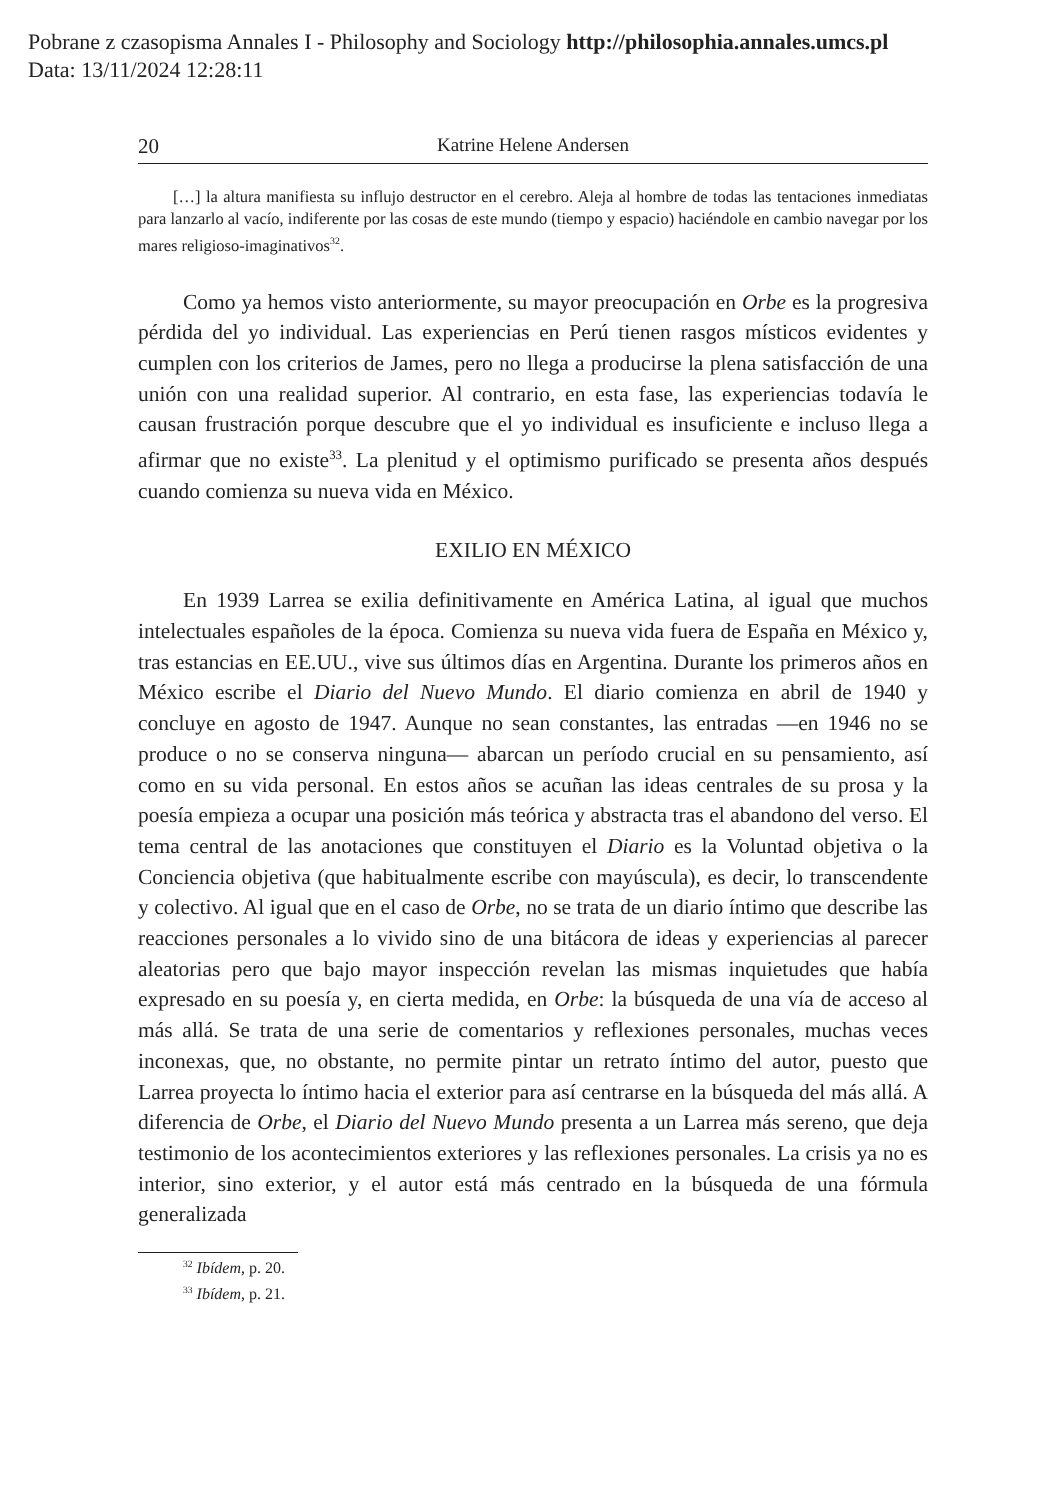Pobrane z czasopisma Annales I - Philosophy and Sociology http://philosophia.annales.umcs.pl
Data: 13/11/2024 12:28:11
20 Katrine Helene Andersen
[…] la altura manifiesta su influjo destructor en el cerebro. Aleja al hombre de todas las tentaciones inmediatas para lanzarlo al vacío, indiferente por las cosas de este mundo (tiempo y espacio) haciéndole en cambio navegar por los mares religioso-imaginativos<sup>32</sup>.
Como ya hemos visto anteriormente, su mayor preocupación en Orbe es la progresiva pérdida del yo individual. Las experiencias en Perú tienen rasgos místicos evidentes y cumplen con los criterios de James, pero no llega a producirse la plena satisfacción de una unión con una realidad superior. Al contrario, en esta fase, las experiencias todavía le causan frustración porque descubre que el yo individual es insuficiente e incluso llega a afirmar que no existe<sup>33</sup>. La plenitud y el optimismo purificado se presenta años después cuando comienza su nueva vida en México.
EXILIO EN MÉXICO
En 1939 Larrea se exilia definitivamente en América Latina, al igual que muchos intelectuales españoles de la época. Comienza su nueva vida fuera de España en México y, tras estancias en EE.UU., vive sus últimos días en Argentina. Durante los primeros años en México escribe el Diario del Nuevo Mundo. El diario comienza en abril de 1940 y concluye en agosto de 1947. Aunque no sean constantes, las entradas —en 1946 no se produce o no se conserva ninguna— abarcan un período crucial en su pensamiento, así como en su vida personal. En estos años se acuñan las ideas centrales de su prosa y la poesía empieza a ocupar una posición más teórica y abstracta tras el abandono del verso. El tema central de las anotaciones que constituyen el Diario es la Voluntad objetiva o la Conciencia objetiva (que habitualmente escribe con mayúscula), es decir, lo transcendente y colectivo. Al igual que en el caso de Orbe, no se trata de un diario íntimo que describe las reacciones personales a lo vivido sino de una bitácora de ideas y experiencias al parecer aleatorias pero que bajo mayor inspección revelan las mismas inquietudes que había expresado en su poesía y, en cierta medida, en Orbe: la búsqueda de una vía de acceso al más allá. Se trata de una serie de comentarios y reflexiones personales, muchas veces inconexas, que, no obstante, no permite pintar un retrato íntimo del autor, puesto que Larrea proyecta lo íntimo hacia el exterior para así centrarse en la búsqueda del más allá. A diferencia de Orbe, el Diario del Nuevo Mundo presenta a un Larrea más sereno, que deja testimonio de los acontecimientos exteriores y las reflexiones personales. La crisis ya no es interior, sino exterior, y el autor está más centrado en la búsqueda de una fórmula generalizada
<sup>32</sup> Ibídem, p. 20.
<sup>33</sup> Ibídem, p. 21.